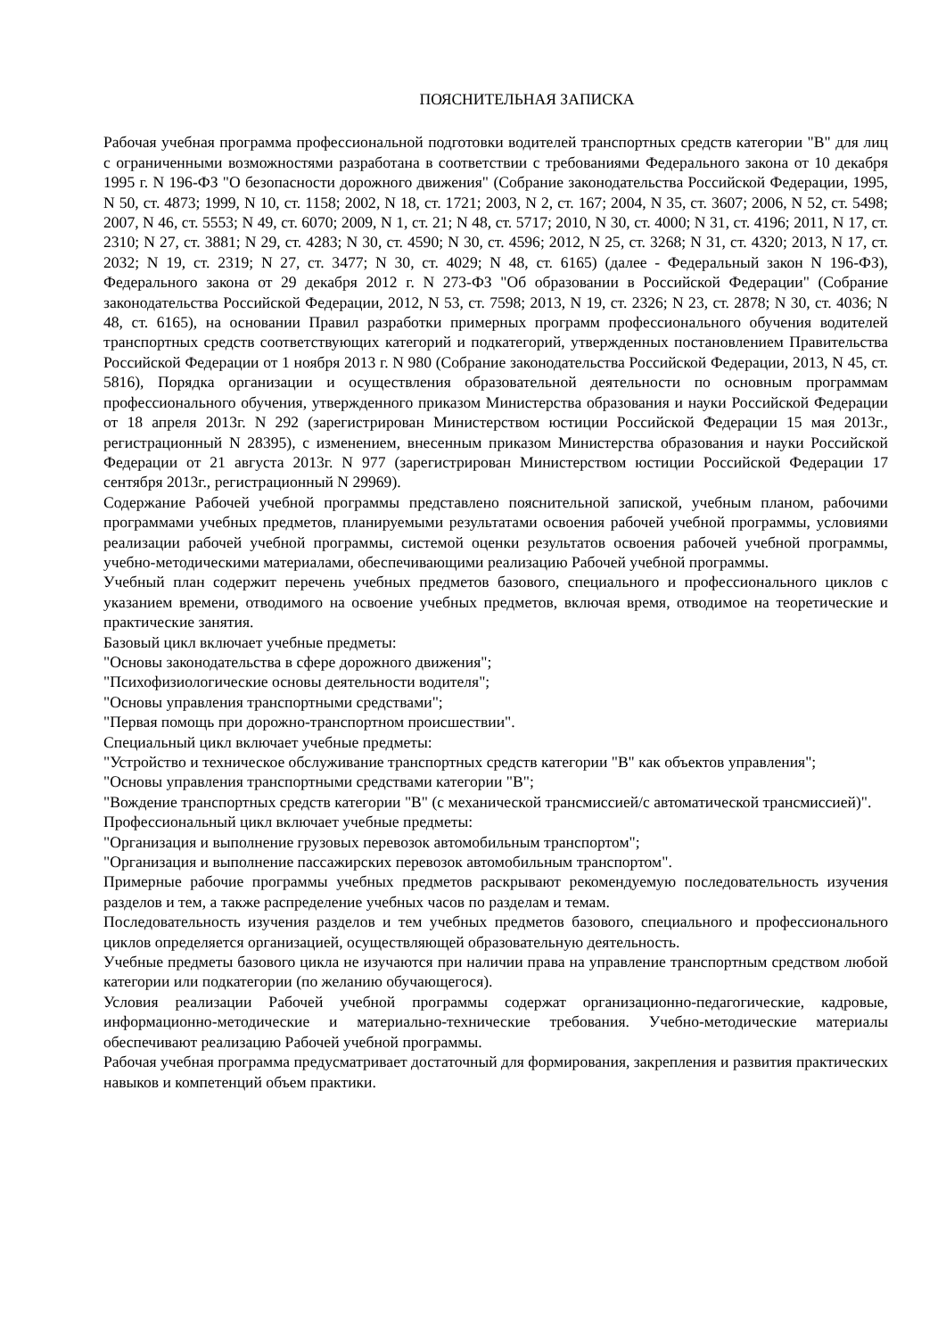ПОЯСНИТЕЛЬНАЯ ЗАПИСКА
Рабочая учебная программа профессиональной подготовки водителей транспортных средств категории "B" для лиц с ограниченными возможностями разработана в соответствии с требованиями Федерального закона от 10 декабря 1995 г. N 196-ФЗ "О безопасности дорожного движения" (Собрание законодательства Российской Федерации, 1995, N 50, ст. 4873; 1999, N 10, ст. 1158; 2002, N 18, ст. 1721; 2003, N 2, ст. 167; 2004, N 35, ст. 3607; 2006, N 52, ст. 5498; 2007, N 46, ст. 5553; N 49, ст. 6070; 2009, N 1, ст. 21; N 48, ст. 5717; 2010, N 30, ст. 4000; N 31, ст. 4196; 2011, N 17, ст. 2310; N 27, ст. 3881; N 29, ст. 4283; N 30, ст. 4590; N 30, ст. 4596; 2012, N 25, ст. 3268; N 31, ст. 4320; 2013, N 17, ст. 2032; N 19, ст. 2319; N 27, ст. 3477; N 30, ст. 4029; N 48, ст. 6165) (далее - Федеральный закон N 196-ФЗ), Федерального закона от 29 декабря 2012 г. N 273-ФЗ "Об образовании в Российской Федерации" (Собрание законодательства Российской Федерации, 2012, N 53, ст. 7598; 2013, N 19, ст. 2326; N 23, ст. 2878; N 30, ст. 4036; N 48, ст. 6165), на основании Правил разработки примерных программ профессионального обучения водителей транспортных средств соответствующих категорий и подкатегорий, утвержденных постановлением Правительства Российской Федерации от 1 ноября 2013 г. N 980 (Собрание законодательства Российской Федерации, 2013, N 45, ст. 5816), Порядка организации и осуществления образовательной деятельности по основным программам профессионального обучения, утвержденного приказом Министерства образования и науки Российской Федерации от 18 апреля 2013г. N 292 (зарегистрирован Министерством юстиции Российской Федерации 15 мая 2013г., регистрационный N 28395), с изменением, внесенным приказом Министерства образования и науки Российской Федерации от 21 августа 2013г. N 977 (зарегистрирован Министерством юстиции Российской Федерации 17 сентября 2013г., регистрационный N 29969).
Содержание Рабочей учебной программы представлено пояснительной запиской, учебным планом, рабочими программами учебных предметов, планируемыми результатами освоения рабочей учебной программы, условиями реализации рабочей учебной программы, системой оценки результатов освоения рабочей учебной программы, учебно-методическими материалами, обеспечивающими реализацию Рабочей учебной программы.
Учебный план содержит перечень учебных предметов базового, специального и профессионального циклов с указанием времени, отводимого на освоение учебных предметов, включая время, отводимое на теоретические и практические занятия.
Базовый цикл включает учебные предметы:
"Основы законодательства в сфере дорожного движения";
"Психофизиологические основы деятельности водителя";
"Основы управления транспортными средствами";
"Первая помощь при дорожно-транспортном происшествии".
Специальный цикл включает учебные предметы:
"Устройство и техническое обслуживание транспортных средств категории "B" как объектов управления";
"Основы управления транспортными средствами категории "B";
"Вождение транспортных средств категории "B" (с механической трансмиссией/с автоматической трансмиссией)".
Профессиональный цикл включает учебные предметы:
"Организация и выполнение грузовых перевозок автомобильным транспортом";
"Организация и выполнение пассажирских перевозок автомобильным транспортом".
Примерные рабочие программы учебных предметов раскрывают рекомендуемую последовательность изучения разделов и тем, а также распределение учебных часов по разделам и темам.
Последовательность изучения разделов и тем учебных предметов базового, специального и профессионального циклов определяется организацией, осуществляющей образовательную деятельность.
Учебные предметы базового цикла не изучаются при наличии права на управление транспортным средством любой категории или подкатегории (по желанию обучающегося).
Условия реализации Рабочей учебной программы содержат организационно-педагогические, кадровые, информационно-методические и материально-технические требования. Учебно-методические материалы обеспечивают реализацию Рабочей учебной программы.
Рабочая учебная программа предусматривает достаточный для формирования, закрепления и развития практических навыков и компетенций объем практики.